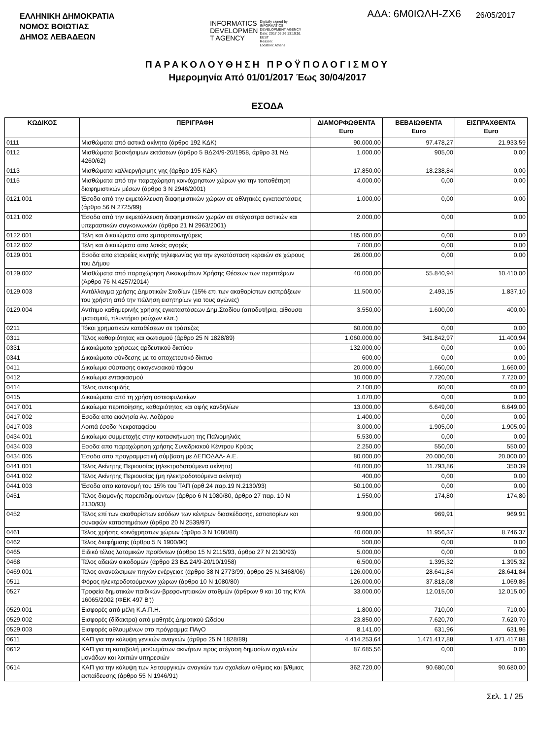ΕΛΛΗΝΙΚΗ ΔΗΜΟΚΡΑΤΙΑ
ΝΟΜΟΣ ΒΟΙΩΤΙΑΣ
ΔΗΜΟΣ ΛΕΒΑΔΕΩΝ
INFORMATICS
DEVELOPMEN
T AGENCY
Digitally signed by
INFORMATICS
DEVELOPMENT AGENCY
Date: 2017.05.26 13:19:51
EEST
Reason:
Location: Athens
ΑΔΑ: 6Μ0ΙΩΛΗ-ΖΧ6
26/05/2017
ΠΑΡΑΚΟΛΟΥΘΗΣΗ ΠΡΟΫΠΟΛΟΓΙΣΜΟΥ
Ημερομηνία Από 01/01/2017 Έως 30/04/2017
ΕΣΟΔΑ
| ΚΩΔΙΚΟΣ | ΠΕΡΙΓΡΑΦΗ | ΔΙΑΜΟΡΦΩΘΕΝΤΑ Euro | ΒΕΒΑΙΩΘΕΝΤΑ Euro | ΕΙΣΠΡΑΧΘΕΝΤΑ Euro |
| --- | --- | --- | --- | --- |
| 0111 | Μισθώματα από αστικά ακίνητα (άρθρο 192 ΚΔΚ) | 90.000,00 | 97.478,27 | 21.933,59 |
| 0112 | Μισθώματα βοσκήσιμων εκτάσεων (άρθρο 5 ΒΔ24/9-20/1958, άρθρο 31 ΝΔ 4260/62) | 1.000,00 | 905,00 | 0,00 |
| 0113 | Μισθώματα καλλιεργήσιμης γης (άρθρο 195 ΚΔΚ) | 17.850,00 | 18.238,84 | 0,00 |
| 0115 | Μισθώματα από την παραχώρηση κοινόχρηστων χώρων για την τοποθέτηση διαφημιστικών μέσων (άρθρο 3 Ν 2946/2001) | 4.000,00 | 0,00 | 0,00 |
| 0121.001 | Έσοδα από την εκμετάλλευση διαφημιστικών χώρων σε αθλητικές εγκαταστάσεις (άρθρο 56 Ν 2725/99) | 1.000,00 | 0,00 | 0,00 |
| 0121.002 | Έσοδα από την εκμετάλλευση διαφημιστικών χωρών σε στέγαστρα αστικών και υπεραστικών συγκοινωνιών (άρθρο 21 Ν 2963/2001) | 2.000,00 | 0,00 | 0,00 |
| 0122.001 | Τέλη και δικαιώματα απο εμποροπανηγύρεις | 185.000,00 | 0,00 | 0,00 |
| 0122.002 | Τέλη και δικαιώματα απο λαικές αγορές | 7.000,00 | 0,00 | 0,00 |
| 0129.001 | Εσοδα απο εταιρείες κινητής τηλεφωνίας για την εγκατάσταση κεραιών σε χώρους του Δήμου | 26.000,00 | 0,00 | 0,00 |
| 0129.002 | Μισθώματα από παραχώρηση Δικαιωμάτων Χρήσης Θέσεων των περιπτέρων (Άρθρο 76 Ν.4257/2014) | 40.000,00 | 55.840,94 | 10.410,00 |
| 0129.003 | Αντάλλαγμα χρήσης Δημοτικών Σταδίων (15% επι των ακαθαρίστων εισπράξεων του χρήστη από την πώληση εισητηρίων για τους αγώνες) | 11.500,00 | 2.493,15 | 1.837,10 |
| 0129.004 | Αντίτιμο καθημερινής χρήσης εγκαταστάσεων Δημ.Σταδίου (αποδυτήρια, αίθουσα ιματισμού, πλυντήριο ρούχων κλπ.) | 3.550,00 | 1.600,00 | 400,00 |
| 0211 | Τόκοι χρηματικών καταθέσεων σε τράπεζες | 60.000,00 | 0,00 | 0,00 |
| 0311 | Τέλος καθαριότητας και φωτισμού (άρθρο 25 Ν 1828/89) | 1.060.000,00 | 341.842,97 | 11.400,94 |
| 0331 | Δικαιώματα χρήσεως αρδευτικού δικτύου | 132.000,00 | 0,00 | 0,00 |
| 0341 | Δικαιώματα σύνδεσης με το αποχετευτικό δίκτυο | 600,00 | 0,00 | 0,00 |
| 0411 | Δικαίωμα σύστασης οικογενειακού τάφου | 20.000,00 | 1.660,00 | 1.660,00 |
| 0412 | Δικαίωμα ενταφιασμού | 10.000,00 | 7.720,00 | 7.720,00 |
| 0414 | Τέλος ανακομιδής | 2.100,00 | 60,00 | 60,00 |
| 0415 | Δικαιώματα από τη χρήση οστεοφυλακίων | 1.070,00 | 0,00 | 0,00 |
| 0417.001 | Δικαίωμα περιποίησης, καθαριότητας και αφής κανδηλίων | 13.000,00 | 6.649,00 | 6.649,00 |
| 0417.002 | Εσοδα απο εκκλησία Αγ. Λαζάρου | 1.400,00 | 0,00 | 0,00 |
| 0417.003 | Λοιπά έσοδα Νεκροταφείου | 3.000,00 | 1.905,00 | 1.905,00 |
| 0434.001 | Δικαίωμα συμμετοχής στην κατασκήνωση της Παλιομηλιάς | 5.530,00 | 0,00 | 0,00 |
| 0434.003 | Εσοδα απο παραχώρηση χρήσης Συνεδριακού Κέντρου Κρύας | 2.250,00 | 550,00 | 550,00 |
| 0434.005 | Έσοδα απο προγραμματική σύμβαση με ΔΕΠΟΔΑΛ- Α.Ε. | 80.000,00 | 20.000,00 | 20.000,00 |
| 0441.001 | Τέλος Ακίνητης Περιουσίας (ηλεκτροδοτούμενα ακίνητα) | 40.000,00 | 11.793,86 | 350,39 |
| 0441.002 | Τέλος Ακίνητης Περιουσίας (μη ηλεκτροδοτούμενα ακίνητα) | 400,00 | 0,00 | 0,00 |
| 0441.003 | Έσοδα απο κατανομή του 15% του ΤΑΠ (αρθ.24 παρ.19 Ν.2130/93) | 50.100,00 | 0,00 | 0,00 |
| 0451 | Τέλος διαμονής παρεπιδημούντων (άρθρο 6 Ν 1080/80, άρθρο 27 παρ. 10 Ν 2130/93) | 1.550,00 | 174,80 | 174,80 |
| 0452 | Τέλος επί των ακαθαρίστων εσόδων των κέντρων διασκέδασης, εστιατορίων και συναφών καταστημάτων (άρθρο 20 Ν 2539/97) | 9.900,00 | 969,91 | 969,91 |
| 0461 | Τέλος χρήσης κοινόχρηστων χώρων (άρθρο 3 Ν 1080/80) | 40.000,00 | 11.956,37 | 8.746,37 |
| 0462 | Τέλος διαφήμισης (άρθρο 5 Ν 1900/90) | 500,00 | 0,00 | 0,00 |
| 0465 | Ειδικό τέλος λατομικών προϊόντων (άρθρο 15 Ν 2115/93, άρθρο 27 Ν 2130/93) | 5.000,00 | 0,00 | 0,00 |
| 0468 | Τέλος αδειών οικοδομών (άρθρο 23 ΒΔ 24/9-20/10/1958) | 6.500,00 | 1.395,32 | 1.395,32 |
| 0469.001 | Τέλος ανανεώσιμων πηγών ενέργειας (άρθρο 38 Ν 2773/99, άρθρο 25 Ν.3468/06) | 126.000,00 | 28.641,84 | 28.641,84 |
| 0511 | Φόρος ηλεκτροδοτούμενων χώρων (άρθρο 10 Ν 1080/80) | 126.000,00 | 37.818,08 | 1.069,86 |
| 0527 | Τροφεία δημοτικών παιδικών-βρεφονηπιακών σταθμών (άρθρων 9 και 10 της ΚΥΑ 16065/2002 (ΦΕΚ 497 Β')) | 33.000,00 | 12.015,00 | 12.015,00 |
| 0529.001 | Εισφορές από μέλη Κ.Α.Π.Η. | 1.800,00 | 710,00 | 710,00 |
| 0529.002 | Εισφορές (δίδακτρα) από μαθητές Δημοτικού Ωδείου | 23.850,00 | 7.620,70 | 7.620,70 |
| 0529.003 | Εισφορές αθλουμένων στο πρόγραμμα ΠΑγΟ | 8.141,00 | 631,96 | 631,96 |
| 0611 | ΚΑΠ για την κάλυψη γενικών αναγκών (άρθρο 25 Ν 1828/89) | 4.414.253,64 | 1.471.417,88 | 1.471.417,88 |
| 0612 | ΚΑΠ για τη καταβολή μισθωμάτων ακινήτων προς στέγαση δημοσίων σχολικών μονάδων και λοιπών υπηρεσιών | 87.685,56 | 0,00 | 0,00 |
| 0614 | ΚΑΠ για την κάλυψη των λειτουργικών αναγκών των σχολείων α/θμιας και β/θμιας εκπαίδευσης (άρθρο 55 Ν 1946/91) | 362.720,00 | 90.680,00 | 90.680,00 |
Σελ. 1 / 25